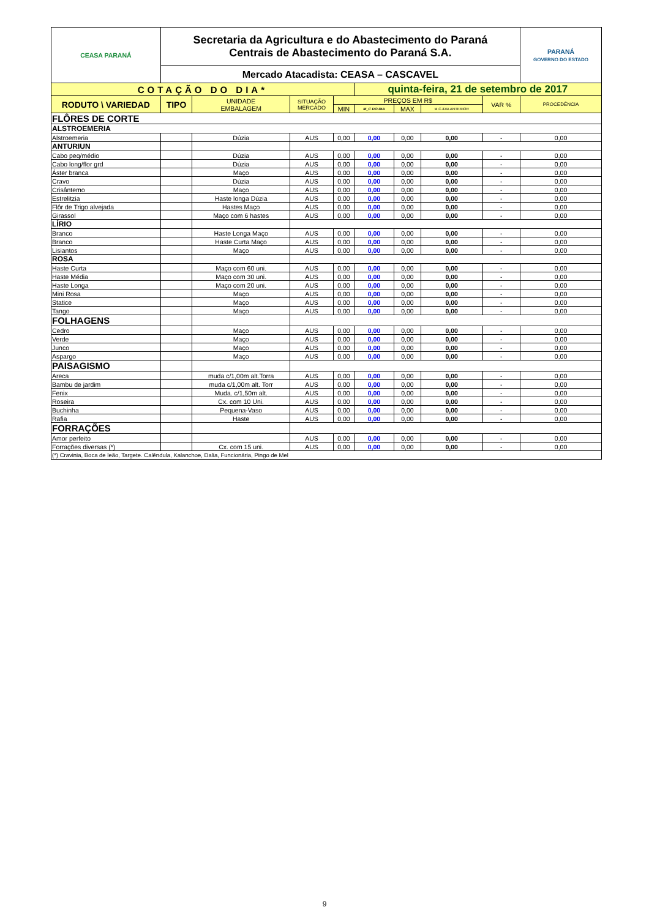| CEASA PARANÁ | Secretaria da Agricultura e do Abastecimento do Paraná Centrais de Abastecimento do Paraná S.A. | | | | | | | | PARANÁ GOVERNO DO ESTADO |
| | Mercado Atacadista: CEASA – CASCAVEL | | | | | | | | |
| COTAÇÃO DO DIA* | | | | | quinta-feira, 21 de setembro de 2017 | | | | |
| RODUTO \ VARIEDAD | TIPO | UNIDADE EMBALAGEM | SITUAÇÃO MERCADO | PREÇOS EM R$ | | | | VAR % | PROCEDÊNCIA |
| | | | | MIN | M_C DO DIA | MAX | M.C./DIA ANTERIOR | | |
| FLÔRES DE CORTE | | | | | | | | | |
| ALSTROEMERIA | | | | | | | | | |
| Alstroemeria | | Dúzia | AUS | 0,00 | 0,00 | 0,00 | 0,00 | - | 0,00 |
| ANTURIUN | | | | | | | | | |
| Cabo peq/médio | | Dúzia | AUS | 0,00 | 0,00 | 0,00 | 0,00 | - | 0,00 |
| Cabo long/flor grd | | Dúzia | AUS | 0,00 | 0,00 | 0,00 | 0,00 | - | 0,00 |
| Áster branca | | Maço | AUS | 0,00 | 0,00 | 0,00 | 0,00 | - | 0,00 |
| Cravo | | Dúzia | AUS | 0,00 | 0,00 | 0,00 | 0,00 | - | 0,00 |
| Crisântemo | | Maço | AUS | 0,00 | 0,00 | 0,00 | 0,00 | - | 0,00 |
| Estrelitzia | | Haste longa Dúzia | AUS | 0,00 | 0,00 | 0,00 | 0,00 | - | 0,00 |
| Flôr de Trigo alvejada | | Hastes Maço | AUS | 0,00 | 0,00 | 0,00 | 0,00 | - | 0,00 |
| Girassol | | Maço com 6 hastes | AUS | 0,00 | 0,00 | 0,00 | 0,00 | - | 0,00 |
| LÍRIO | | | | | | | | | |
| Branco | | Haste Longa Maço | AUS | 0,00 | 0,00 | 0,00 | 0,00 | - | 0,00 |
| Branco | | Haste Curta Maço | AUS | 0,00 | 0,00 | 0,00 | 0,00 | - | 0,00 |
| Lisiantos | | Maço | AUS | 0,00 | 0,00 | 0,00 | 0,00 | - | 0,00 |
| ROSA | | | | | | | | | |
| Haste Curta | | Maço com 60 uni. | AUS | 0,00 | 0,00 | 0,00 | 0,00 | - | 0,00 |
| Haste Média | | Maço com 30 uni. | AUS | 0,00 | 0,00 | 0,00 | 0,00 | - | 0,00 |
| Haste Longa | | Maço com 20 uni. | AUS | 0,00 | 0,00 | 0,00 | 0,00 | - | 0,00 |
| Mini Rosa | | Maço | AUS | 0,00 | 0,00 | 0,00 | 0,00 | - | 0,00 |
| Statice | | Maço | AUS | 0,00 | 0,00 | 0,00 | 0,00 | - | 0,00 |
| Tango | | Maço | AUS | 0,00 | 0,00 | 0,00 | 0,00 | - | 0,00 |
| FOLHAGENS | | | | | | | | | |
| Cedro | | Maço | AUS | 0,00 | 0,00 | 0,00 | 0,00 | - | 0,00 |
| Verde | | Maço | AUS | 0,00 | 0,00 | 0,00 | 0,00 | - | 0,00 |
| Junco | | Maço | AUS | 0,00 | 0,00 | 0,00 | 0,00 | - | 0,00 |
| Aspargo | | Maço | AUS | 0,00 | 0,00 | 0,00 | 0,00 | - | 0,00 |
| PAISAGISMO | | | | | | | | | |
| Areca | | muda c/1,00m alt.Torra | AUS | 0,00 | 0,00 | 0,00 | 0,00 | - | 0,00 |
| Bambu de jardim | | muda c/1,00m alt. Torr | AUS | 0,00 | 0,00 | 0,00 | 0,00 | - | 0,00 |
| Fenix | | Muda. c/1,50m alt. | AUS | 0,00 | 0,00 | 0,00 | 0,00 | - | 0,00 |
| Roseira | | Cx. com 10 Uni. | AUS | 0,00 | 0,00 | 0,00 | 0,00 | - | 0,00 |
| Buchinha | | Pequena-Vaso | AUS | 0,00 | 0,00 | 0,00 | 0,00 | - | 0,00 |
| Rafia | | Haste | AUS | 0,00 | 0,00 | 0,00 | 0,00 | - | 0,00 |
| FORRAÇÕES | | | | | | | | | |
| Amor perfeito | | | AUS | 0,00 | 0,00 | 0,00 | 0,00 | - | 0,00 |
| Forrações diversas (*) | | Cx. com 15 uni. | AUS | 0,00 | 0,00 | 0,00 | 0,00 | - | 0,00 |
| (*) Cravinia, Boca de leão, Targete. Calêndula, Kalanchoe, Dalia, Funcionária, Pingo de Mel | | | | | | | | | |
9